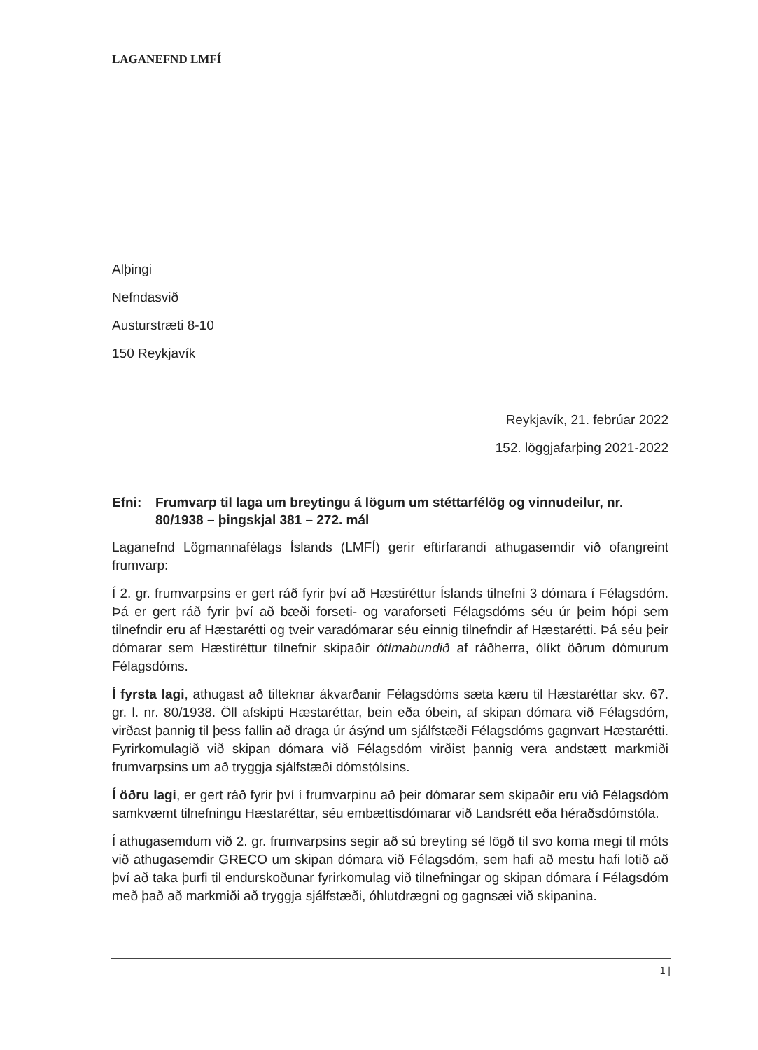LAGANEFND LMFÍ
Alþingi
Nefndasvið
Austurstræti 8-10
150 Reykjavík
Reykjavík, 21. febrúar 2022
152. löggjafarþing 2021-2022
Efni: Frumvarp til laga um breytingu á lögum um stéttarfélög og vinnudeilur, nr. 80/1938 – þingskjal 381 – 272. mál
Laganefnd Lögmannafélags Íslands (LMFÍ) gerir eftirfarandi athugasemdir við ofangreint frumvarp:
Í 2. gr. frumvarpsins er gert ráð fyrir því að Hæstiréttur Íslands tilnefni 3 dómara í Félagsdóm. Þá er gert ráð fyrir því að bæði forseti- og varaforseti Félagsdóms séu úr þeim hópi sem tilnefndir eru af Hæstarétti og tveir varadómarar séu einnig tilnefndir af Hæstarétti. Þá séu þeir dómarar sem Hæstiréttur tilnefnir skipaðir ótímabundið af ráðherra, ólíkt öðrum dómurum Félagsdóms.
Í fyrsta lagi, athugast að tilteknar ákvarðanir Félagsdóms sæta kæru til Hæstaréttar skv. 67. gr. l. nr. 80/1938. Öll afskipti Hæstaréttar, bein eða óbein, af skipan dómara við Félagsdóm, virðast þannig til þess fallin að draga úr ásýnd um sjálfstæði Félagsdóms gagnvart Hæstarétti. Fyrirkomulagið við skipan dómara við Félagsdóm virðist þannig vera andstætt markmiði frumvarpsins um að tryggja sjálfstæði dómstólsins.
Í öðru lagi, er gert ráð fyrir því í frumvarpinu að þeir dómarar sem skipaðir eru við Félagsdóm samkvæmt tilnefningu Hæstaréttar, séu embættisdómarar við Landsrétt eða héraðsdómstóla.
Í athugasemdum við 2. gr. frumvarpsins segir að sú breyting sé lögð til svo koma megi til móts við athugasemdir GRECO um skipan dómara við Félagsdóm, sem hafi að mestu hafi lotið að því að taka þurfi til endurskoðunar fyrirkomulag við tilnefningar og skipan dómara í Félagsdóm með það að markmiði að tryggja sjálfstæði, óhlutdrægni og gagnsæi við skipanina.
1 |